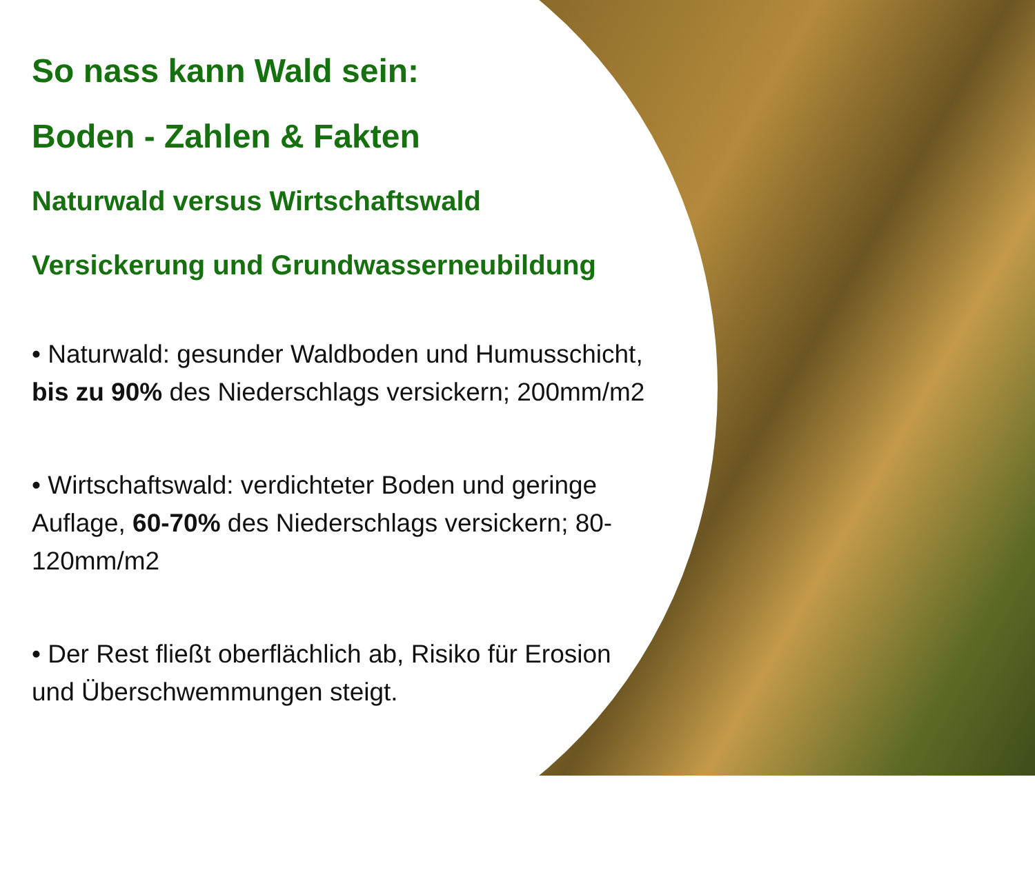So nass kann Wald sein:
Boden - Zahlen & Fakten
Naturwald versus Wirtschaftswald
Versickerung und Grundwasserneubildung
• Naturwald: gesunder Waldboden und Humusschicht, bis zu 90% des Niederschlags versickern; 200mm/m2
• Wirtschaftswald: verdichteter Boden und geringe Auflage, 60-70% des Niederschlags versickern; 80-120mm/m2
• Der Rest fließt oberflächlich ab, Risiko für Erosion und Überschwemmungen steigt.